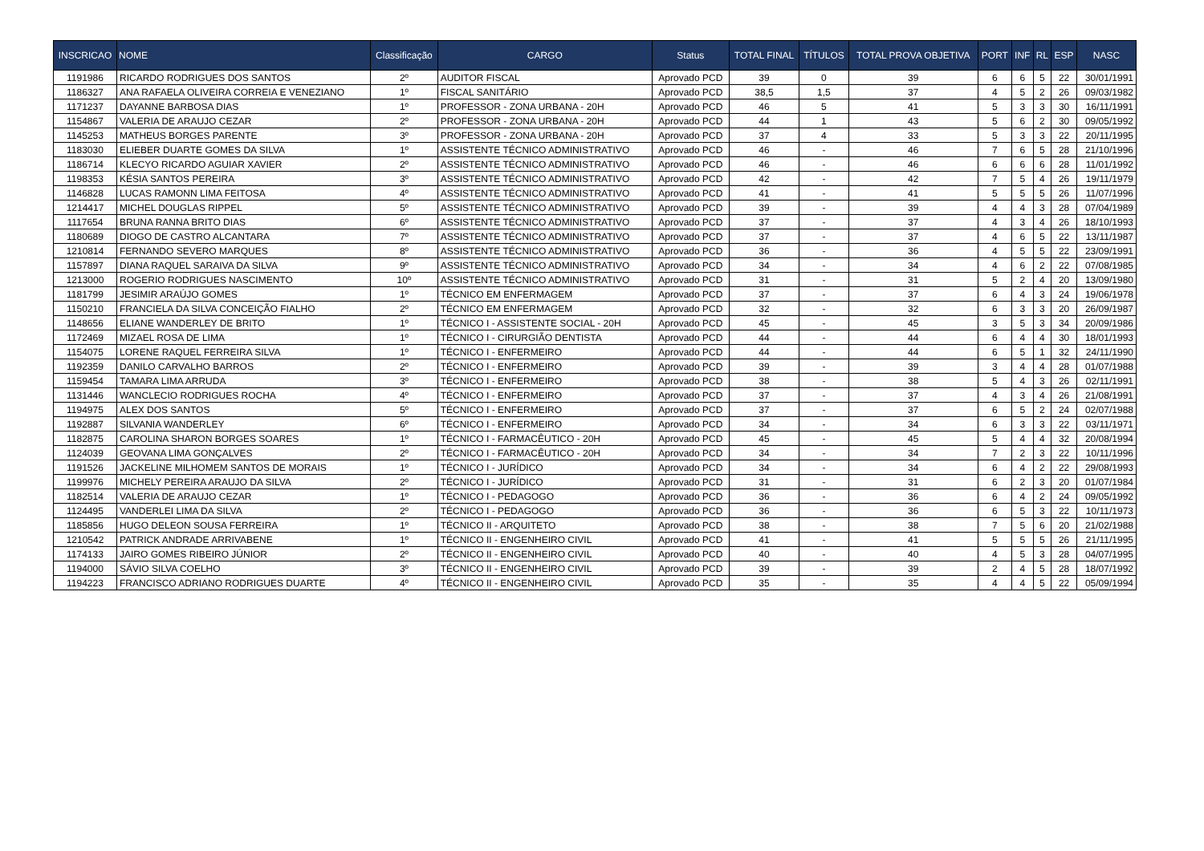| INSCRICAO | NOME | Classificação | CARGO | Status | TOTAL FINAL | TÍTULOS | TOTAL PROVA OBJETIVA | PORT | INF | RL | ESP | NASC |
| --- | --- | --- | --- | --- | --- | --- | --- | --- | --- | --- | --- | --- |
| 1191986 | RICARDO RODRIGUES DOS SANTOS | 2º | AUDITOR FISCAL | Aprovado PCD | 39 | 0 | 39 | 6 | 6 | 5 | 22 | 30/01/1991 |
| 1186327 | ANA RAFAELA OLIVEIRA CORREIA E VENEZIANO | 1º | FISCAL SANITÁRIO | Aprovado PCD | 38,5 | 1,5 | 37 | 4 | 5 | 2 | 26 | 09/03/1982 |
| 1171237 | DAYANNE BARBOSA DIAS | 1º | PROFESSOR - ZONA URBANA - 20H | Aprovado PCD | 46 | 5 | 41 | 5 | 3 | 3 | 30 | 16/11/1991 |
| 1154867 | VALERIA DE ARAUJO CEZAR | 2º | PROFESSOR - ZONA URBANA - 20H | Aprovado PCD | 44 | 1 | 43 | 5 | 6 | 2 | 30 | 09/05/1992 |
| 1145253 | MATHEUS BORGES PARENTE | 3º | PROFESSOR - ZONA URBANA - 20H | Aprovado PCD | 37 | 4 | 33 | 5 | 3 | 3 | 22 | 20/11/1995 |
| 1183030 | ELIEBER DUARTE GOMES DA SILVA | 1º | ASSISTENTE TÉCNICO ADMINISTRATIVO | Aprovado PCD | 46 | - | 46 | 7 | 6 | 5 | 28 | 21/10/1996 |
| 1186714 | KLECYO RICARDO AGUIAR XAVIER | 2º | ASSISTENTE TÉCNICO ADMINISTRATIVO | Aprovado PCD | 46 | - | 46 | 6 | 6 | 6 | 28 | 11/01/1992 |
| 1198353 | KÉSIA SANTOS PEREIRA | 3º | ASSISTENTE TÉCNICO ADMINISTRATIVO | Aprovado PCD | 42 | - | 42 | 7 | 5 | 4 | 26 | 19/11/1979 |
| 1146828 | LUCAS RAMONN LIMA FEITOSA | 4º | ASSISTENTE TÉCNICO ADMINISTRATIVO | Aprovado PCD | 41 | - | 41 | 5 | 5 | 5 | 26 | 11/07/1996 |
| 1214417 | MICHEL DOUGLAS RIPPEL | 5º | ASSISTENTE TÉCNICO ADMINISTRATIVO | Aprovado PCD | 39 | - | 39 | 4 | 4 | 3 | 28 | 07/04/1989 |
| 1117654 | BRUNA RANNA BRITO DIAS | 6º | ASSISTENTE TÉCNICO ADMINISTRATIVO | Aprovado PCD | 37 | - | 37 | 4 | 3 | 4 | 26 | 18/10/1993 |
| 1180689 | DIOGO DE CASTRO ALCANTARA | 7º | ASSISTENTE TÉCNICO ADMINISTRATIVO | Aprovado PCD | 37 | - | 37 | 4 | 6 | 5 | 22 | 13/11/1987 |
| 1210814 | FERNANDO SEVERO MARQUES | 8º | ASSISTENTE TÉCNICO ADMINISTRATIVO | Aprovado PCD | 36 | - | 36 | 4 | 5 | 5 | 22 | 23/09/1991 |
| 1157897 | DIANA RAQUEL SARAIVA DA SILVA | 9º | ASSISTENTE TÉCNICO ADMINISTRATIVO | Aprovado PCD | 34 | - | 34 | 4 | 6 | 2 | 22 | 07/08/1985 |
| 1213000 | ROGERIO RODRIGUES NASCIMENTO | 10º | ASSISTENTE TÉCNICO ADMINISTRATIVO | Aprovado PCD | 31 | - | 31 | 5 | 2 | 4 | 20 | 13/09/1980 |
| 1181799 | JESIMIR ARAÚJO GOMES | 1º | TÉCNICO EM ENFERMAGEM | Aprovado PCD | 37 | - | 37 | 6 | 4 | 3 | 24 | 19/06/1978 |
| 1150210 | FRANCIELA DA SILVA CONCEIÇÃO FIALHO | 2º | TÉCNICO EM ENFERMAGEM | Aprovado PCD | 32 | - | 32 | 6 | 3 | 3 | 20 | 26/09/1987 |
| 1148656 | ELIANE WANDERLEY DE BRITO | 1º | TÉCNICO I - ASSISTENTE SOCIAL - 20H | Aprovado PCD | 45 | - | 45 | 3 | 5 | 3 | 34 | 20/09/1986 |
| 1172469 | MIZAEL ROSA DE LIMA | 1º | TÉCNICO I - CIRURGIÃO DENTISTA | Aprovado PCD | 44 | - | 44 | 6 | 4 | 4 | 30 | 18/01/1993 |
| 1154075 | LORENE RAQUEL FERREIRA SILVA | 1º | TÉCNICO I - ENFERMEIRO | Aprovado PCD | 44 | - | 44 | 6 | 5 | 1 | 32 | 24/11/1990 |
| 1192359 | DANILO CARVALHO BARROS | 2º | TÉCNICO I - ENFERMEIRO | Aprovado PCD | 39 | - | 39 | 3 | 4 | 4 | 28 | 01/07/1988 |
| 1159454 | TAMARA LIMA ARRUDA | 3º | TÉCNICO I - ENFERMEIRO | Aprovado PCD | 38 | - | 38 | 5 | 4 | 3 | 26 | 02/11/1991 |
| 1131446 | WANCLECIO RODRIGUES ROCHA | 4º | TÉCNICO I - ENFERMEIRO | Aprovado PCD | 37 | - | 37 | 4 | 3 | 4 | 26 | 21/08/1991 |
| 1194975 | ALEX DOS SANTOS | 5º | TÉCNICO I - ENFERMEIRO | Aprovado PCD | 37 | - | 37 | 6 | 5 | 2 | 24 | 02/07/1988 |
| 1192887 | SILVANIA WANDERLEY | 6º | TÉCNICO I - ENFERMEIRO | Aprovado PCD | 34 | - | 34 | 6 | 3 | 3 | 22 | 03/11/1971 |
| 1182875 | CAROLINA SHARON BORGES SOARES | 1º | TÉCNICO I - FARMACÊUTICO - 20H | Aprovado PCD | 45 | - | 45 | 5 | 4 | 4 | 32 | 20/08/1994 |
| 1124039 | GEOVANA LIMA GONÇALVES | 2º | TÉCNICO I - FARMACÊUTICO - 20H | Aprovado PCD | 34 | - | 34 | 7 | 2 | 3 | 22 | 10/11/1996 |
| 1191526 | JACKELINE MILHOMEM SANTOS DE MORAIS | 1º | TÉCNICO I - JURÍDICO | Aprovado PCD | 34 | - | 34 | 6 | 4 | 2 | 22 | 29/08/1993 |
| 1199976 | MICHELY PEREIRA ARAUJO DA SILVA | 2º | TÉCNICO I - JURÍDICO | Aprovado PCD | 31 | - | 31 | 6 | 2 | 3 | 20 | 01/07/1984 |
| 1182514 | VALERIA DE ARAUJO CEZAR | 1º | TÉCNICO I - PEDAGOGO | Aprovado PCD | 36 | - | 36 | 6 | 4 | 2 | 24 | 09/05/1992 |
| 1124495 | VANDERLEI LIMA DA SILVA | 2º | TÉCNICO I - PEDAGOGO | Aprovado PCD | 36 | - | 36 | 6 | 5 | 3 | 22 | 10/11/1973 |
| 1185856 | HUGO DELEON SOUSA FERREIRA | 1º | TÉCNICO II - ARQUITETO | Aprovado PCD | 38 | - | 38 | 7 | 5 | 6 | 20 | 21/02/1988 |
| 1210542 | PATRICK ANDRADE ARRIVABENE | 1º | TÉCNICO II - ENGENHEIRO CIVIL | Aprovado PCD | 41 | - | 41 | 5 | 5 | 5 | 26 | 21/11/1995 |
| 1174133 | JAIRO GOMES RIBEIRO JÚNIOR | 2º | TÉCNICO II - ENGENHEIRO CIVIL | Aprovado PCD | 40 | - | 40 | 4 | 5 | 3 | 28 | 04/07/1995 |
| 1194000 | SÁVIO SILVA COELHO | 3º | TÉCNICO II - ENGENHEIRO CIVIL | Aprovado PCD | 39 | - | 39 | 2 | 4 | 5 | 28 | 18/07/1992 |
| 1194223 | FRANCISCO ADRIANO RODRIGUES DUARTE | 4º | TÉCNICO II - ENGENHEIRO CIVIL | Aprovado PCD | 35 | - | 35 | 4 | 4 | 5 | 22 | 05/09/1994 |